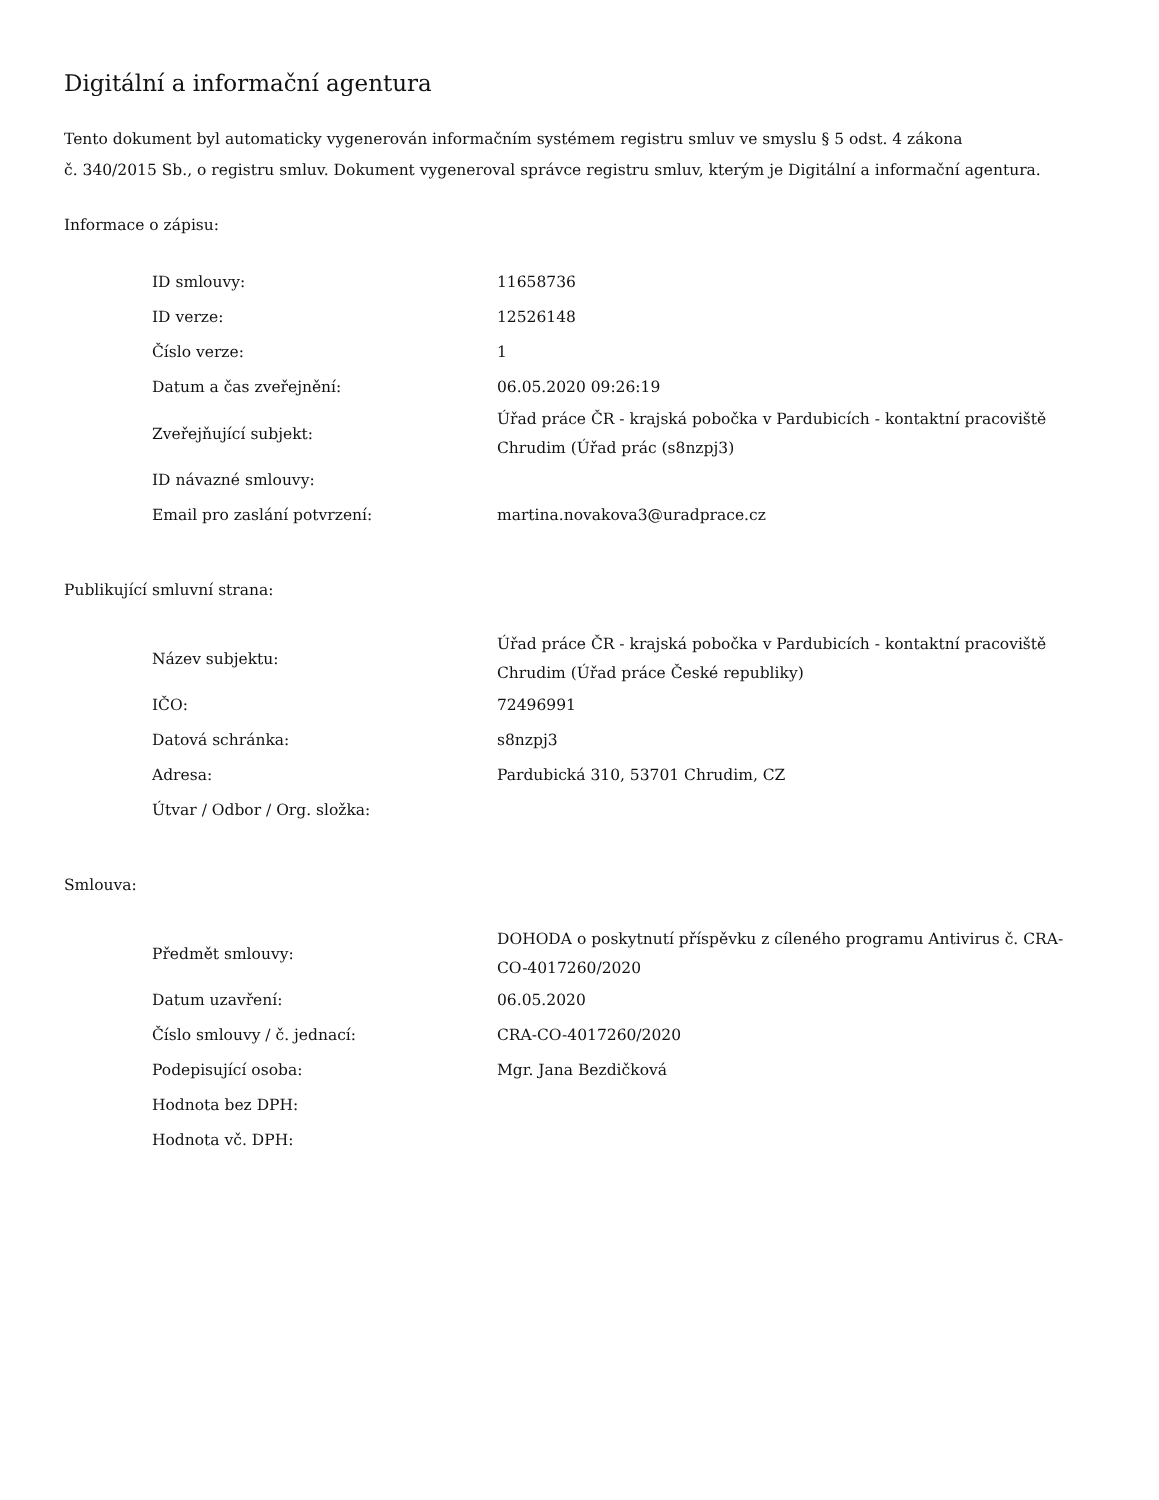Digitální a informační agentura
Tento dokument byl automaticky vygenerován informačním systémem registru smluv ve smyslu § 5 odst. 4 zákona
č. 340/2015 Sb., o registru smluv. Dokument vygeneroval správce registru smluv, kterým je Digitální a informační agentura.
Informace o zápisu:
| ID smlouvy: | 11658736 |
| ID verze: | 12526148 |
| Číslo verze: | 1 |
| Datum a čas zveřejnění: | 06.05.2020 09:26:19 |
| Zveřejňující subjekt: | Úřad práce ČR - krajská pobočka v Pardubicích - kontaktní pracoviště Chrudim (Úřad prác (s8nzpj3) |
| ID návazné smlouvy: | |
| Email pro zaslání potvrzení: | martina.novakova3@uradprace.cz |
Publikující smluvní strana:
| Název subjektu: | Úřad práce ČR - krajská pobočka v Pardubicích - kontaktní pracoviště Chrudim (Úřad práce České republiky) |
| IČO: | 72496991 |
| Datová schránka: | s8nzpj3 |
| Adresa: | Pardubická 310, 53701 Chrudim, CZ |
| Útvar / Odbor / Org. složka: | |
Smlouva:
| Předmět smlouvy: | DOHODA o poskytnutí příspěvku z cíleného programu Antivirus č. CRA-CO-4017260/2020 |
| Datum uzavření: | 06.05.2020 |
| Číslo smlouvy / č. jednací: | CRA-CO-4017260/2020 |
| Podepisující osoba: | Mgr. Jana Bezdičková |
| Hodnota bez DPH: | |
| Hodnota vč. DPH: | |